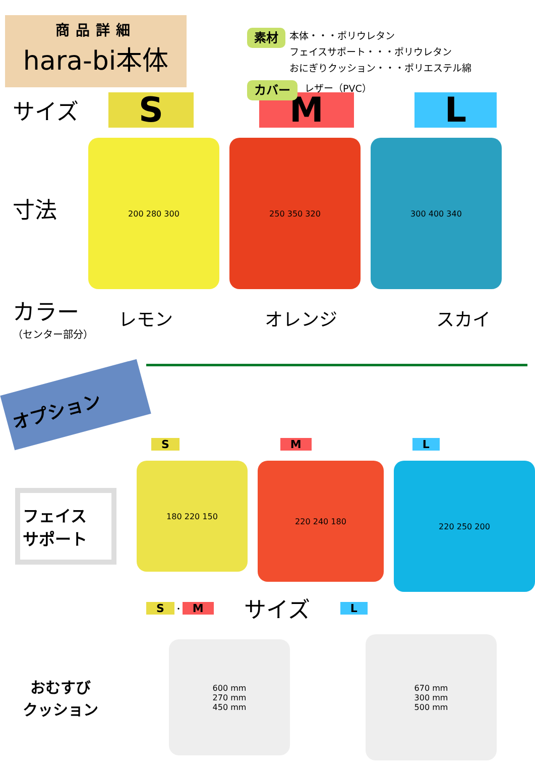商品詳細
hara-bi本体
素材 本体・・・ポリウレタン
フェイスサポート・・・ポリウレタン
おにぎりクッション・・・ポリエステル綿
カバー レザー（PVC）
サイズ S M L
寸法
200 280 300 250 350 320 300 400 340
カラー
（センター部分）
レモン オレンジ スカイ
オプション
S M L
フェイス
サポート
180 220 150
220 240 180
220 250 200
S ・ M サイズ L
おむすび
クッション
600 mm
270 mm
450 mm
670 mm
300 mm
500 mm